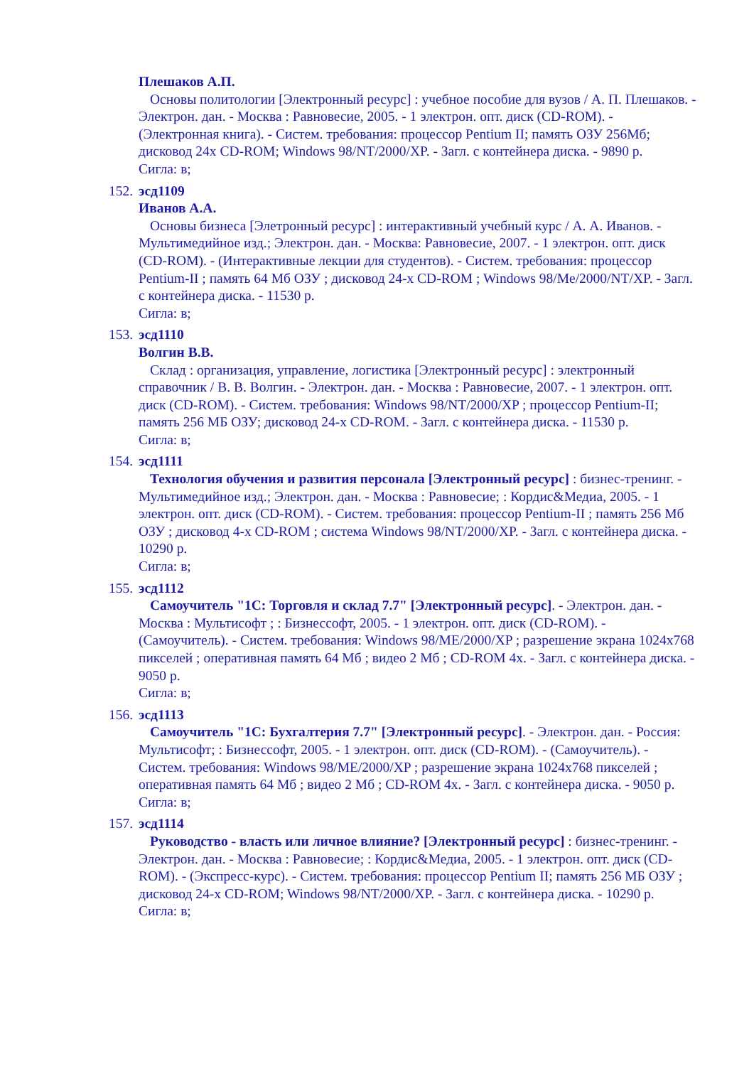Плешаков А.П.
Основы политологии [Электронный ресурс] : учебное пособие для вузов / А. П. Плешаков. - Электрон. дан. - Москва : Равновесие, 2005. - 1 электрон. опт. диск (CD-ROM). - (Электронная книга). - Систем. требования: процессор Pentium II; память ОЗУ 256Мб; дисковод 24х CD-ROM; Windows 98/NT/2000/XP. - Загл. с контейнера диска. - 9890 р.
Сигла: в;
152. эсд1109
Иванов А.А.
Основы бизнеса [Элетронный ресурс] : интерактивный учебный курс / А. А. Иванов. - Мультимедийное изд.; Электрон. дан. - Москва: Равновесие, 2007. - 1 электрон. опт. диск (CD-ROM). - (Интерактивные лекции для студентов). - Систем. требования: процессор Pentium-II ; память 64 Мб ОЗУ ; дисковод 24-х CD-ROM ; Windows 98/Me/2000/NT/XP. - Загл. с контейнера диска. - 11530 р.
Сигла: в;
153. эсд1110
Волгин В.В.
Склад : организация, управление, логистика [Электронный ресурс] : электронный справочник / В. В. Волгин. - Электрон. дан. - Москва : Равновесие, 2007. - 1 электрон. опт. диск (CD-ROM). - Систем. требования: Windows 98/NT/2000/XP ; процессор Pentium-II; память 256 МБ ОЗУ; дисковод 24-х CD-ROM. - Загл. с контейнера диска. - 11530 р.
Сигла: в;
154. эсд1111
Технология обучения и развития персонала [Электронный ресурс] : бизнес-тренинг. - Мультимедийное изд.; Электрон. дан. - Москва : Равновесие; : Кордис&Медиа, 2005. - 1 электрон. опт. диск (CD-ROM). - Систем. требования: процессор Pentium-II ; память 256 Мб ОЗУ ; дисковод 4-х CD-ROM ; система Windows 98/NT/2000/XP. - Загл. с контейнера диска. - 10290 р.
Сигла: в;
155. эсд1112
Самоучитель "1С: Торговля и склад 7.7" [Электронный ресурс]. - Электрон. дан. - Москва : Мультисофт ; : Бизнессофт, 2005. - 1 электрон. опт. диск (CD-ROM). - (Самоучитель). - Систем. требования: Windows 98/ME/2000/XP ; разрешение экрана 1024х768 пикселей ; оперативная память 64 Мб ; видео 2 Мб ; CD-ROM 4х. - Загл. с контейнера диска. - 9050 р.
Сигла: в;
156. эсд1113
Самоучитель "1С: Бухгалтерия 7.7" [Электронный ресурс]. - Электрон. дан. - Россия: Мультисофт; : Бизнессофт, 2005. - 1 электрон. опт. диск (CD-ROM). - (Самоучитель). - Систем. требования: Windows 98/ME/2000/XP ; разрешение экрана 1024х768 пикселей ; оперативная память 64 Мб ; видео 2 Мб ; CD-ROM 4х. - Загл. с контейнера диска. - 9050 р.
Сигла: в;
157. эсд1114
Руководство - власть или личное влияние? [Электронный ресурс] : бизнес-тренинг. - Электрон. дан. - Москва : Равновесие; : Кордис&Медиа, 2005. - 1 электрон. опт. диск (CD-ROM). - (Экспресс-курс). - Систем. требования: процессор Pentium II; память 256 МБ ОЗУ ; дисковод 24-х CD-ROM; Windows 98/NT/2000/XP. - Загл. с контейнера диска. - 10290 р.
Сигла: в;